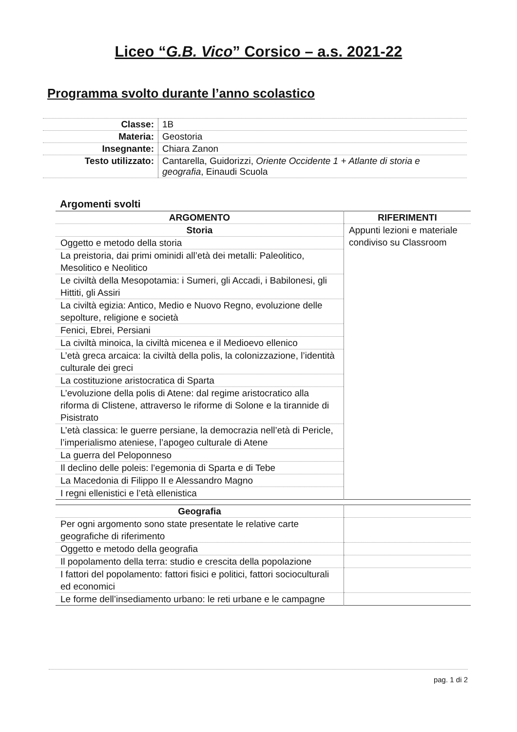Liceo “G.B. Vico” Corsico – a.s. 2021-22
Programma svolto durante l’anno scolastico
| Classe: | 1B |
| Materia: | Geostoria |
| Insegnante: | Chiara Zanon |
| Testo utilizzato: | Cantarella, Guidorizzi, Oriente Occidente 1 + Atlante di storia e geografia , Einaudi Scuola |
Argomenti svolti
| ARGOMENTO | RIFERIMENTI |
| --- | --- |
| Storia | Appunti lezioni e materiale condiviso su Classroom |
| Oggetto e metodo della storia | |
| La preistoria, dai primi ominidi all’età dei metalli: Paleolitico, Mesolitico e Neolitico | |
| Le civiltà della Mesopotamia: i Sumeri, gli Accadi, i Babilonesi, gli Hittiti, gli Assiri | |
| La civiltà egizia: Antico, Medio e Nuovo Regno, evoluzione delle sepolture, religione e società | |
| Fenici, Ebrei, Persiani | |
| La civiltà minoica, la civiltà micenea e il Medioevo ellenico | |
| L’età greca arcaica: la civiltà della polis, la colonizzazione, l’identità culturale dei greci | |
| La costituzione aristocratica di Sparta | |
| L’evoluzione della polis di Atene: dal regime aristocratico alla riforma di Clistene, attraverso le riforme di Solone e la tirannide di Pisistrato | |
| L’età classica: le guerre persiane, la democrazia nell’età di Pericle, l’imperialismo ateniese, l’apogeo culturale di Atene | |
| La guerra del Peloponneso | |
| Il declino delle poleis: l’egemonia di Sparta e di Tebe | |
| La Macedonia di Filippo II e Alessandro Magno | |
| I regni ellenistici e l’età ellenistica | |
| Geografia | |
| Per ogni argomento sono state presentate le relative carte geografiche di riferimento | |
| Oggetto e metodo della geografia | |
| Il popolamento della terra: studio e crescita della popolazione | |
| I fattori del popolamento: fattori fisici e politici, fattori socioculturali ed economici | |
| Le forme dell’insediamento urbano: le reti urbane e le campagne | |
pag. 1 di 2